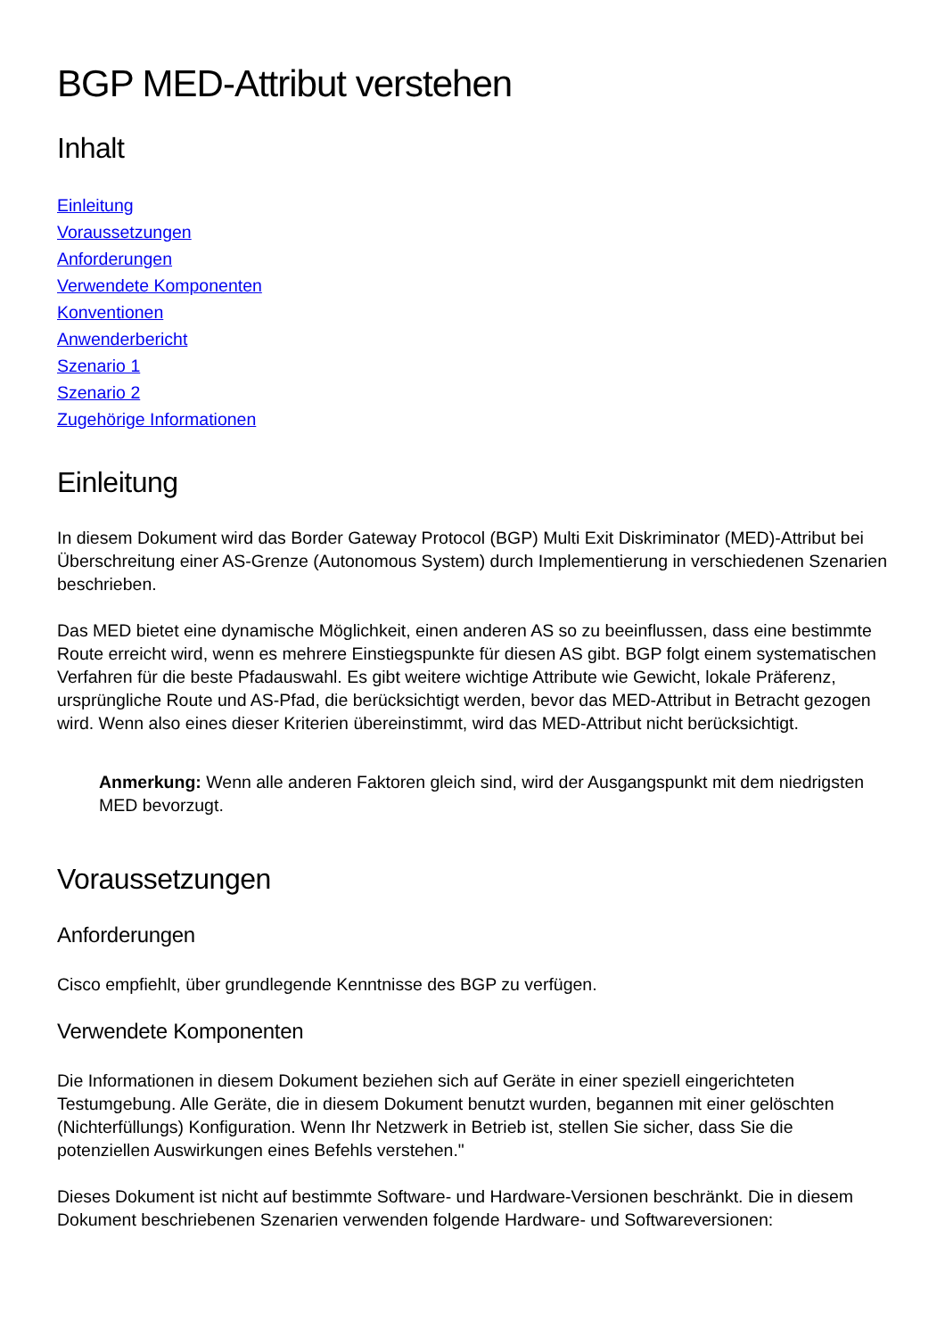BGP MED-Attribut verstehen
Inhalt
Einleitung
Voraussetzungen
Anforderungen
Verwendete Komponenten
Konventionen
Anwenderbericht
Szenario 1
Szenario 2
Zugehörige Informationen
Einleitung
In diesem Dokument wird das Border Gateway Protocol (BGP) Multi Exit Diskriminator (MED)-Attribut bei Überschreitung einer AS-Grenze (Autonomous System) durch Implementierung in verschiedenen Szenarien beschrieben.
Das MED bietet eine dynamische Möglichkeit, einen anderen AS so zu beeinflussen, dass eine bestimmte Route erreicht wird, wenn es mehrere Einstiegspunkte für diesen AS gibt. BGP folgt einem systematischen Verfahren für die beste Pfadauswahl. Es gibt weitere wichtige Attribute wie Gewicht, lokale Präferenz, ursprüngliche Route und AS-Pfad, die berücksichtigt werden, bevor das MED-Attribut in Betracht gezogen wird. Wenn also eines dieser Kriterien übereinstimmt, wird das MED-Attribut nicht berücksichtigt.
Anmerkung: Wenn alle anderen Faktoren gleich sind, wird der Ausgangspunkt mit dem niedrigsten MED bevorzugt.
Voraussetzungen
Anforderungen
Cisco empfiehlt, über grundlegende Kenntnisse des BGP zu verfügen.
Verwendete Komponenten
Die Informationen in diesem Dokument beziehen sich auf Geräte in einer speziell eingerichteten Testumgebung. Alle Geräte, die in diesem Dokument benutzt wurden, begannen mit einer gelöschten (Nichterfüllungs) Konfiguration. Wenn Ihr Netzwerk in Betrieb ist, stellen Sie sicher, dass Sie die potenziellen Auswirkungen eines Befehls verstehen."
Dieses Dokument ist nicht auf bestimmte Software- und Hardware-Versionen beschränkt. Die in diesem Dokument beschriebenen Szenarien verwenden folgende Hardware- und Softwareversionen: